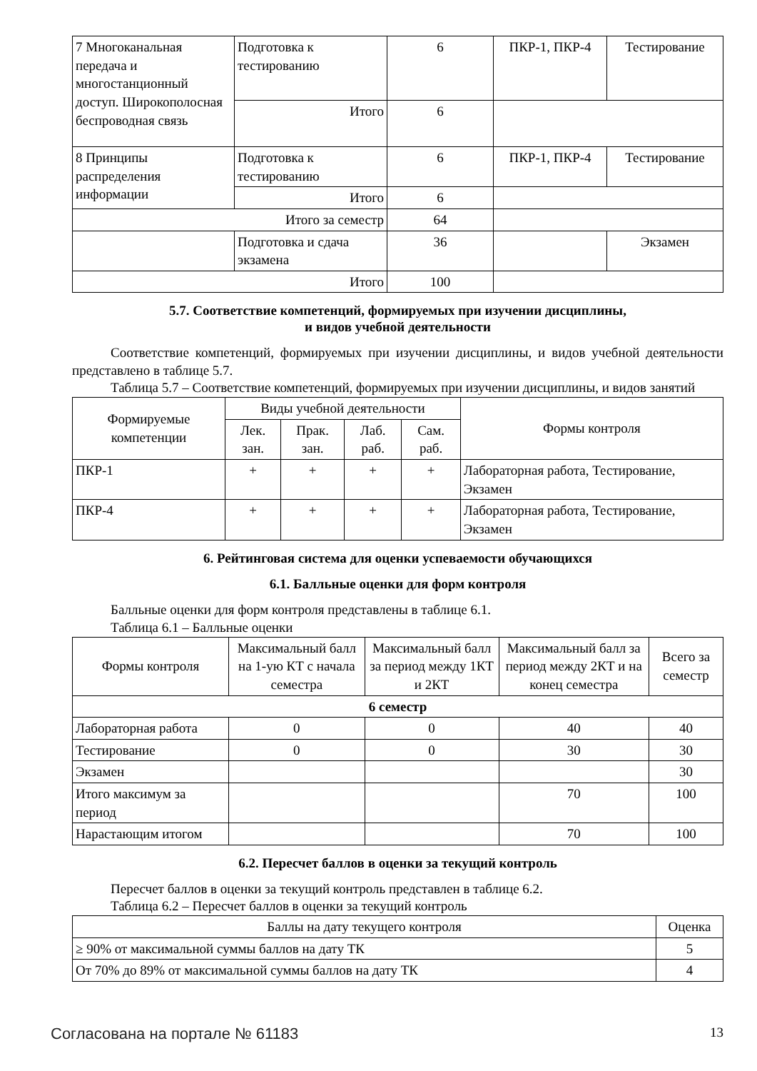| 7 Многоканальная передача и многостанционный доступ. Широкополосная беспроводная связь | Подготовка к тестированию | 6 | ПКР-1, ПКР-4 | Тестирование |
| | Итого | 6 | | |
| 8 Принципы распределения информации | Подготовка к тестированию | 6 | ПКР-1, ПКР-4 | Тестирование |
| | Итого | 6 | | |
| Итого за семестр | | 64 | | |
| | Подготовка и сдача экзамена | 36 | | Экзамен |
| Итого | | 100 | | |
5.7. Соответствие компетенций, формируемых при изучении дисциплины,
и видов учебной деятельности
Соответствие компетенций, формируемых при изучении дисциплины, и видов учебной деятельности представлено в таблице 5.7.
Таблица 5.7 – Соответствие компетенций, формируемых при изучении дисциплины, и видов занятий
| Формируемые компетенции | Виды учебной деятельности | | | | Формы контроля |
| --- | --- | --- | --- | --- | --- |
| | Лек. зан. | Прак. зан. | Лаб. раб. | Сам. раб. | |
| ПКР-1 | + | + | + | + | Лабораторная работа, Тестирование, Экзамен |
| ПКР-4 | + | + | + | + | Лабораторная работа, Тестирование, Экзамен |
6. Рейтинговая система для оценки успеваемости обучающихся
6.1. Балльные оценки для форм контроля
Балльные оценки для форм контроля представлены в таблице 6.1.
Таблица 6.1 – Балльные оценки
| Формы контроля | Максимальный балл на 1-ую КТ с начала семестра | Максимальный балл за период между 1КТ и 2КТ | Максимальный балл за период между 2КТ и на конец семестра | Всего за семестр |
| --- | --- | --- | --- | --- |
| 6 семестр | | | | |
| Лабораторная работа | 0 | 0 | 40 | 40 |
| Тестирование | 0 | 0 | 30 | 30 |
| Экзамен | | | | 30 |
| Итого максимум за период | | | 70 | 100 |
| Нарастающим итогом | | | 70 | 100 |
6.2. Пересчет баллов в оценки за текущий контроль
Пересчет баллов в оценки за текущий контроль представлен в таблице 6.2.
Таблица 6.2 – Пересчет баллов в оценки за текущий контроль
| Баллы на дату текущего контроля | Оценка |
| --- | --- |
| ≥ 90% от максимальной суммы баллов на дату ТК | 5 |
| От 70% до 89% от максимальной суммы баллов на дату ТК | 4 |
Согласована на портале № 61183 13